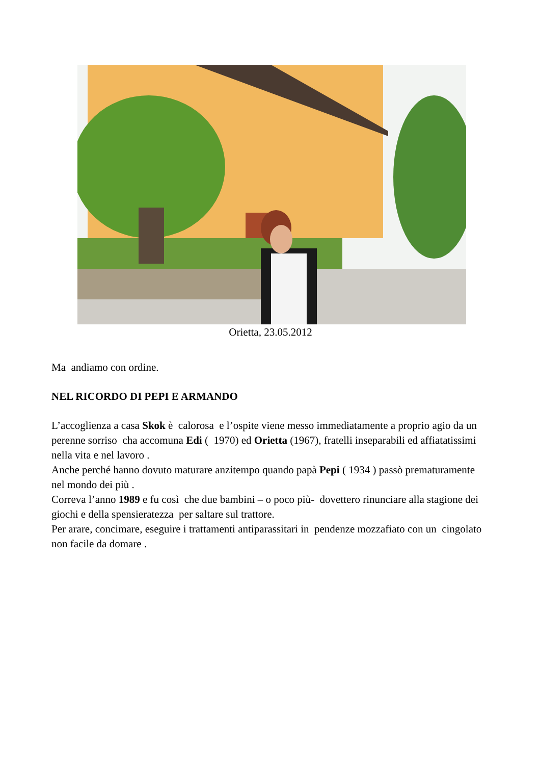Orietta, 23.05.2012
Ma andiamo con ordine.
NEL RICORDO DI PEPI E ARMANDO
L’accoglienza a casa Skok è calorosa e l’ospite viene messo immediatamente a proprio agio da un perenne sorriso cha accomuna Edi ( 1970) ed Orietta (1967), fratelli inseparabili ed affiatatissimi nella vita e nel lavoro .
Anche perché hanno dovuto maturare anzitempo quando papà Pepi ( 1934 ) passò prematuramente nel mondo dei più .
Correva l’anno 1989 e fu così che due bambini – o poco più- dovettero rinunciare alla stagione dei giochi e della spensieratezza per saltare sul trattore.
Per arare, concimare, eseguire i trattamenti antiparassitari in pendenze mozzafiato con un cingolato non facile da domare .